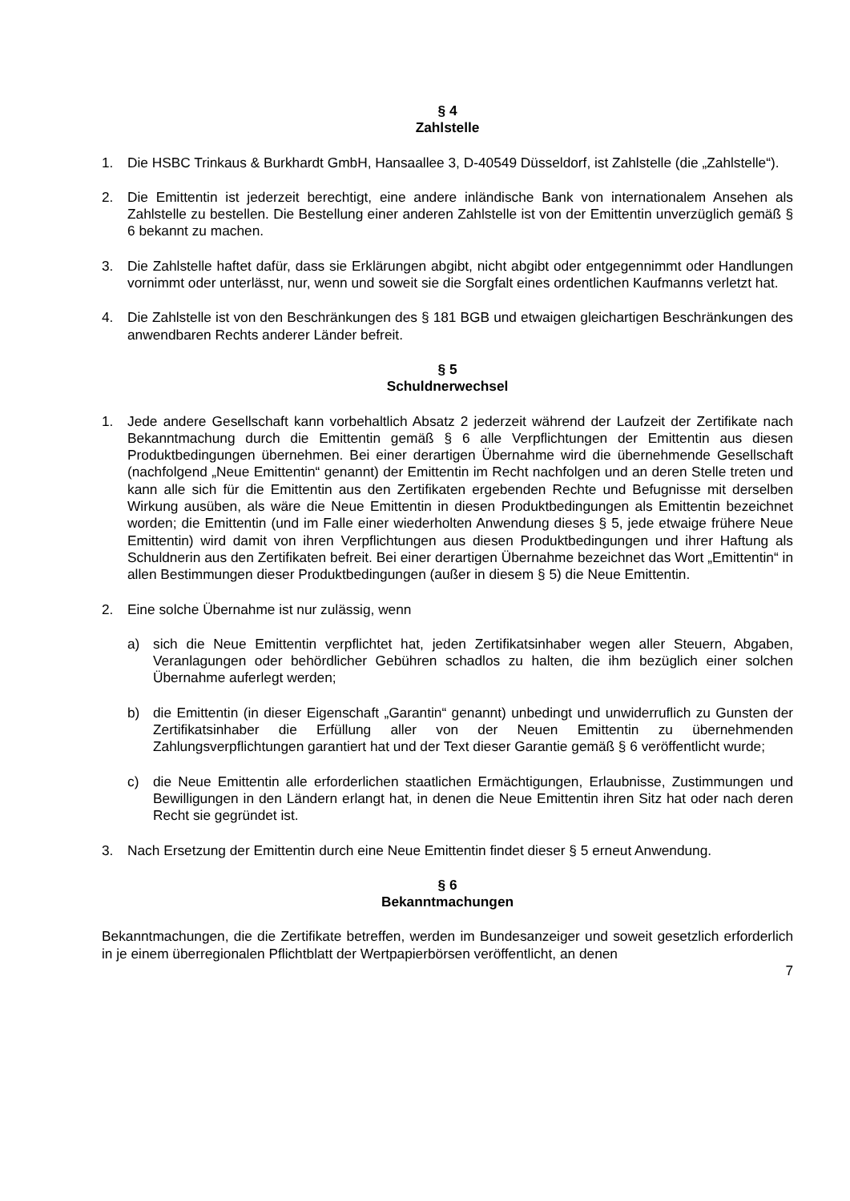§ 4
Zahlstelle
1. Die HSBC Trinkaus & Burkhardt GmbH, Hansaallee 3, D-40549 Düsseldorf, ist Zahlstelle (die „Zahlstelle“).
2. Die Emittentin ist jederzeit berechtigt, eine andere inländische Bank von internationalem Ansehen als Zahlstelle zu bestellen. Die Bestellung einer anderen Zahlstelle ist von der Emittentin unverzüglich gemäß § 6 bekannt zu machen.
3. Die Zahlstelle haftet dafür, dass sie Erklärungen abgibt, nicht abgibt oder entgegennimmt oder Handlungen vornimmt oder unterlässt, nur, wenn und soweit sie die Sorgfalt eines ordentlichen Kaufmanns verletzt hat.
4. Die Zahlstelle ist von den Beschränkungen des § 181 BGB und etwaigen gleichartigen Beschränkungen des anwendbaren Rechts anderer Länder befreit.
§ 5
Schuldnerwechsel
1. Jede andere Gesellschaft kann vorbehaltlich Absatz 2 jederzeit während der Laufzeit der Zertifikate nach Bekanntmachung durch die Emittentin gemäß § 6 alle Verpflichtungen der Emittentin aus diesen Produktbedingungen übernehmen. Bei einer derartigen Übernahme wird die übernehmende Gesellschaft (nachfolgend „Neue Emittentin“ genannt) der Emittentin im Recht nachfolgen und an deren Stelle treten und kann alle sich für die Emittentin aus den Zertifikaten ergebenden Rechte und Befugnisse mit derselben Wirkung ausüben, als wäre die Neue Emittentin in diesen Produktbedingungen als Emittentin bezeichnet worden; die Emittentin (und im Falle einer wiederholten Anwendung dieses § 5, jede etwaige frühere Neue Emittentin) wird damit von ihren Verpflichtungen aus diesen Produktbedingungen und ihrer Haftung als Schuldnerin aus den Zertifikaten befreit. Bei einer derartigen Übernahme bezeichnet das Wort „Emittentin“ in allen Bestimmungen dieser Produktbedingungen (außer in diesem § 5) die Neue Emittentin.
2. Eine solche Übernahme ist nur zulässig, wenn
a) sich die Neue Emittentin verpflichtet hat, jeden Zertifikatsinhaber wegen aller Steuern, Abgaben, Veranlagungen oder behördlicher Gebühren schadlos zu halten, die ihm bezüglich einer solchen Übernahme auferlegt werden;
b) die Emittentin (in dieser Eigenschaft „Garantin“ genannt) unbedingt und unwiderruflich zu Gunsten der Zertifikatsinhaber die Erfüllung aller von der Neuen Emittentin zu übernehmenden Zahlungsverpflichtungen garantiert hat und der Text dieser Garantie gemäß § 6 veröffentlicht wurde;
c) die Neue Emittentin alle erforderlichen staatlichen Ermächtigungen, Erlaubnisse, Zustimmungen und Bewilligungen in den Ländern erlangt hat, in denen die Neue Emittentin ihren Sitz hat oder nach deren Recht sie gegründet ist.
3. Nach Ersetzung der Emittentin durch eine Neue Emittentin findet dieser § 5 erneut Anwendung.
§ 6
Bekanntmachungen
Bekanntmachungen, die die Zertifikate betreffen, werden im Bundesanzeiger und soweit gesetzlich erforderlich in je einem überregionalen Pflichtblatt der Wertpapierbörsen veröffentlicht, an denen
7